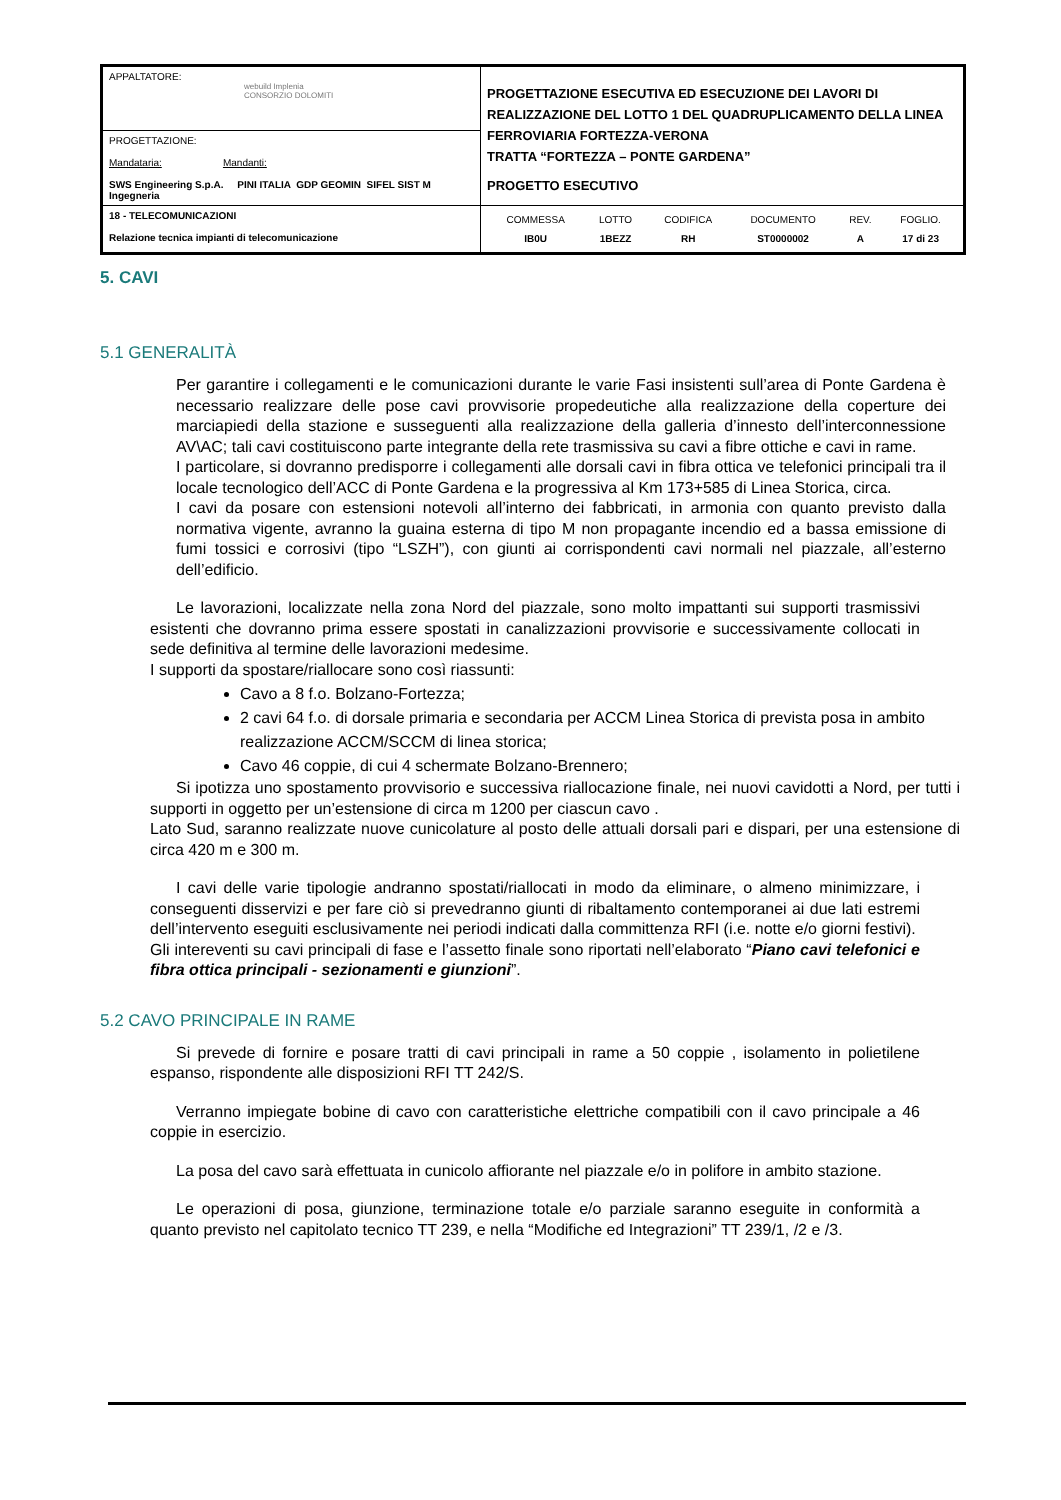| APPALTATORE: webuild Implenia CONSORZIO DOLOMITI | PROGETTAZIONE ESECUTIVA ED ESECUZIONE DEI LAVORI DI REALIZZAZIONE DEL LOTTO 1 DEL QUADRUPLICAMENTO DELLA LINEA FERROVIARIA FORTEZZA-VERONA TRATTA “FORTEZZA – PONTE GARDENA” PROGETTO ESECUTIVO |
| PROGETTAZIONE: Mandataria: Mandanti: SWS Engineering S.p.A. PINI ITALIA GDP GEOMIN SIFEL SIST M Ingegneria | |
| 18 - TELECOMUNICAZIONI Relazione tecnica impianti di telecomunicazione | / COMMESSA / LOTTO / CODIFICA / DOCUMENTO / REV. / FOGLIO. / / IB0U / 1BEZZ / RH / ST0000002 / A / 17 di 23 / |
5. CAVI
5.1 GENERALITÀ
Per garantire i collegamenti e le comunicazioni durante le varie Fasi insistenti sull’area di Ponte Gardena è necessario realizzare delle pose cavi provvisorie propedeutiche alla realizzazione della coperture dei marciapiedi della stazione e susseguenti alla realizzazione della galleria d’innesto dell’interconnessione AV\AC; tali cavi costituiscono parte integrante della rete trasmissiva su cavi a fibre ottiche e cavi in rame.
I particolare, si dovranno predisporre i collegamenti alle dorsali cavi in fibra ottica ve telefonici principali tra il locale tecnologico dell’ACC di Ponte Gardena e la progressiva al Km 173+585 di Linea Storica, circa.
I cavi da posare con estensioni notevoli all’interno dei fabbricati, in armonia con quanto previsto dalla normativa vigente, avranno la guaina esterna di tipo M non propagante incendio ed a bassa emissione di fumi tossici e corrosivi (tipo “LSZH”), con giunti ai corrispondenti cavi normali nel piazzale, all’esterno dell’edificio.
Le lavorazioni, localizzate nella zona Nord del piazzale, sono molto impattanti sui supporti trasmissivi esistenti che dovranno prima essere spostati in canalizzazioni provvisorie e successivamente collocati in sede definitiva al termine delle lavorazioni medesime.
I supporti da spostare/riallocare sono così riassunti:
Cavo a 8 f.o. Bolzano-Fortezza;
2 cavi 64 f.o. di dorsale primaria e secondaria per ACCM Linea Storica di prevista posa in ambito realizzazione ACCM/SCCM di linea storica;
Cavo 46 coppie, di cui 4 schermate Bolzano-Brennero;
Si ipotizza uno spostamento provvisorio e successiva riallocazione finale, nei nuovi cavidotti a Nord, per tutti i supporti in oggetto per un’estensione di circa m 1200 per ciascun cavo .
Lato Sud, saranno realizzate nuove cunicolature al posto delle attuali dorsali pari e dispari, per una estensione di circa 420 m e 300 m.
I cavi delle varie tipologie andranno spostati/riallocati in modo da eliminare, o almeno minimizzare, i conseguenti disservizi e per fare ciò si prevedranno giunti di ribaltamento contemporanei ai due lati estremi dell’intervento eseguiti esclusivamente nei periodi indicati dalla committenza RFI (i.e. notte e/o giorni festivi).
Gli intereventi su cavi principali di fase e l’assetto finale sono riportati nell’elaborato “Piano cavi telefonici e fibra ottica principali - sezionamenti e giunzioni”.
5.2 CAVO PRINCIPALE IN RAME
Si prevede di fornire e posare tratti di cavi principali in rame a 50 coppie , isolamento in polietilene espanso, rispondente alle disposizioni RFI TT 242/S.
Verranno impiegate bobine di cavo con caratteristiche elettriche compatibili con il cavo principale a 46 coppie in esercizio.
La posa del cavo sarà effettuata in cunicolo affiorante nel piazzale e/o in polifore in ambito stazione.
Le operazioni di posa, giunzione, terminazione totale e/o parziale saranno eseguite in conformità a quanto previsto nel capitolato tecnico TT 239, e nella “Modifiche ed Integrazioni” TT 239/1, /2 e /3.